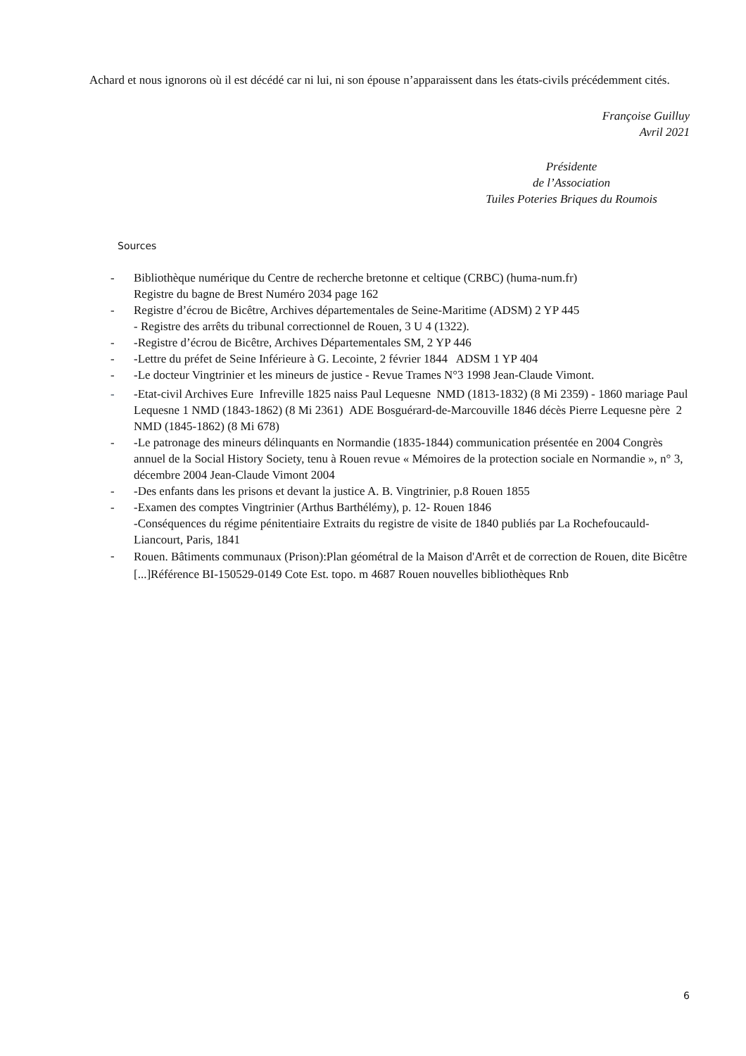Achard et nous ignorons où il est décédé car ni lui, ni son épouse n’apparaissent dans les états-civils précédemment cités.
Françoise Guilluy
Avril 2021
Présidente
de l’Association
Tuiles Poteries Briques du Roumois
Sources
- Bibliothèque numérique du Centre de recherche bretonne et celtique (CRBC) (huma-num.fr)
Registre du bagne de Brest Numéro 2034 page 162
- Registre d’écrou de Bicêtre, Archives départementales de Seine-Maritime (ADSM) 2 YP 445
- Registre des arrêts du tribunal correctionnel de Rouen, 3 U 4 (1322).
- -Registre d’écrou de Bicêtre, Archives Départementales SM, 2 YP 446
- -Lettre du préfet de Seine Inférieure à G. Lecointe, 2 février 1844 ADSM 1 YP 404
- -Le docteur Vingtrinier et les mineurs de justice - Revue Trames N°3 1998 Jean-Claude Vimont.
- -Etat-civil Archives Eure Infreville 1825 naiss Paul Lequesne NMD (1813-1832) (8 Mi 2359) - 1860 mariage Paul Lequesne 1 NMD (1843-1862) (8 Mi 2361) ADE Bosguérard-de-Marcouville 1846 décès Pierre Lequesne père 2 NMD (1845-1862) (8 Mi 678)
- -Le patronage des mineurs délinquants en Normandie (1835-1844) communication présentée en 2004 Congrès annuel de la Social History Society, tenu à Rouen revue « Mémoires de la protection sociale en Normandie », n° 3, décembre 2004 Jean-Claude Vimont 2004
- -Des enfants dans les prisons et devant la justice A. B. Vingtrinier, p.8 Rouen 1855
- -Examen des comptes Vingtrinier (Arthus Barthélémy), p. 12- Rouen 1846
-Conséquences du régime pénitentiaire Extraits du registre de visite de 1840 publiés par La Rochefoucauld-Liancourt, Paris, 1841
- Rouen. Bâtiments communaux (Prison):Plan géométral de la Maison d'Arrêt et de correction de Rouen, dite Bicêtre [...]Référence BI-150529-0149 Cote Est. topo. m 4687 Rouen nouvelles bibliothèques Rnb
6